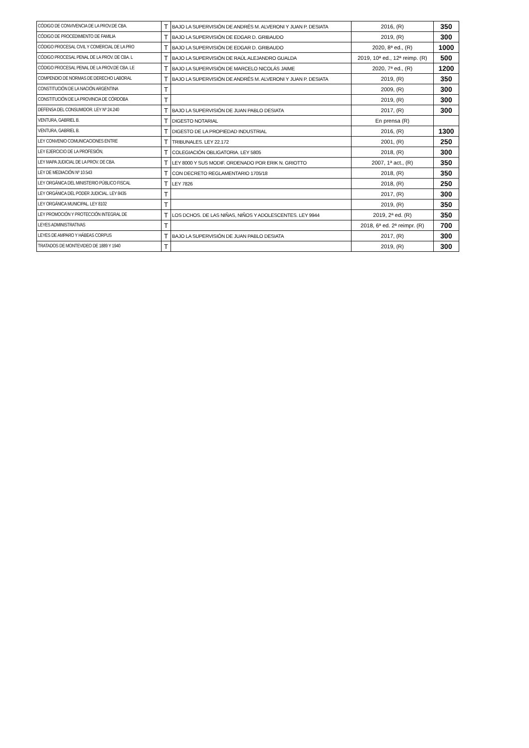| CÓDIGO DE CONVIVENCIA DE LA PROV.DE CBA. | T | BAJO LA SUPERVISIÓN DE ANDRÉS M. ALVERONI Y JUAN P. DESIATA | 2016, (R) | 350 |
| CÓDIGO DE PROCEDIMIENTO DE FAMILIA | T | BAJO LA SUPERVISIÓN DE EDGAR D. GRIBAUDO | 2019, (R) | 300 |
| CÓDIGO PROCESAL CIVIL Y COMERCIAL DE LA PRO | T | BAJO LA SUPERVISIÓN DE EDGAR D. GRIBAUDO | 2020, 8ª ed., (R) | 1000 |
| CÓDIGO PROCESAL PENAL DE LA PROV. DE CBA. L | T | BAJO LA SUPERVISIÓN DE RAÚL ALEJANDRO GUALDA | 2019, 10ª ed., 12ª reimp. (R) | 500 |
| CÓDIGO PROCESAL PENAL DE LA PROV.DE CBA. LE | T | BAJO LA SUPERVISIÓN DE MARCELO NICOLÁS JAIME | 2020, 7ª ed., (R) | 1200 |
| COMPENDIO DE NORMAS DE DERECHO LABORAL | T | BAJO LA SUPERVISIÓN DE ANDRÉS M. ALVERONI Y JUAN P. DESIATA | 2019, (R) | 350 |
| CONSTITUCIÓN DE LA NACIÓN ARGENTINA | T | | 2009, (R) | 300 |
| CONSTITUCIÓN DE LA PROVINCIA DE CÓRDOBA | T | | 2019, (R) | 300 |
| DEFENSA DEL CONSUMIDOR. LEY Nº 24.240 | T | BAJO LA SUPERVISIÓN DE JUAN PABLO DESIATA | 2017, (R) | 300 |
| VENTURA, GABRIEL B. | T | DIGESTO NOTARIAL | En prensa (R) | |
| VENTURA, GABRIEL B. | T | DIGESTO DE LA PROPIEDAD INDUSTRIAL | 2016, (R) | 1300 |
| LEY CONVENIO COMUNICACIONES ENTRE | T | TRIBUNALES. LEY 22.172 | 2001, (R) | 250 |
| LEY EJERCICIO DE LA PROFESIÓN, | T | COLEGIACIÓN OBLIGATORIA. LEY 5805 | 2018, (R) | 300 |
| LEY MAPA JUDICIAL DE LA PROV. DE CBA. | T | LEY 8000 Y SUS MODIF. ORDENADO POR ERIK N. GRIOTTO | 2007, 1ª act., (R) | 350 |
| LEY DE MEDIACIÓN Nº 10.543 | T | CON DECRETO REGLAMENTARIO 1705/18 | 2018, (R) | 350 |
| LEY ORGÁNICA DEL MINISTERIO PÚBLICO FISCAL | T | LEY 7826 | 2018, (R) | 250 |
| LEY ORGÁNICA DEL PODER JUDICIAL. LEY 8435 | T | | 2017, (R) | 300 |
| LEY ORGÁNICA MUNICIPAL. LEY 8102 | T | | 2019, (R) | 350 |
| LEY PROMOCIÓN Y PROTECCIÓN INTEGRAL DE | T | LOS DCHOS. DE LAS NIÑAS, NIÑOS Y ADOLESCENTES. LEY 9944 | 2019, 2ª ed. (R) | 350 |
| LEYES ADMINISTRATIVAS | T | | 2018, 6ª ed. 2ª reimpr. (R) | 700 |
| LEYES DE AMPARO Y HÁBEAS CORPUS | T | BAJO LA SUPERVISIÓN DE JUAN PABLO DESIATA | 2017, (R) | 300 |
| TRATADOS DE MONTEVIDEO DE 1889 Y 1940 | T | | 2019, (R) | 300 |